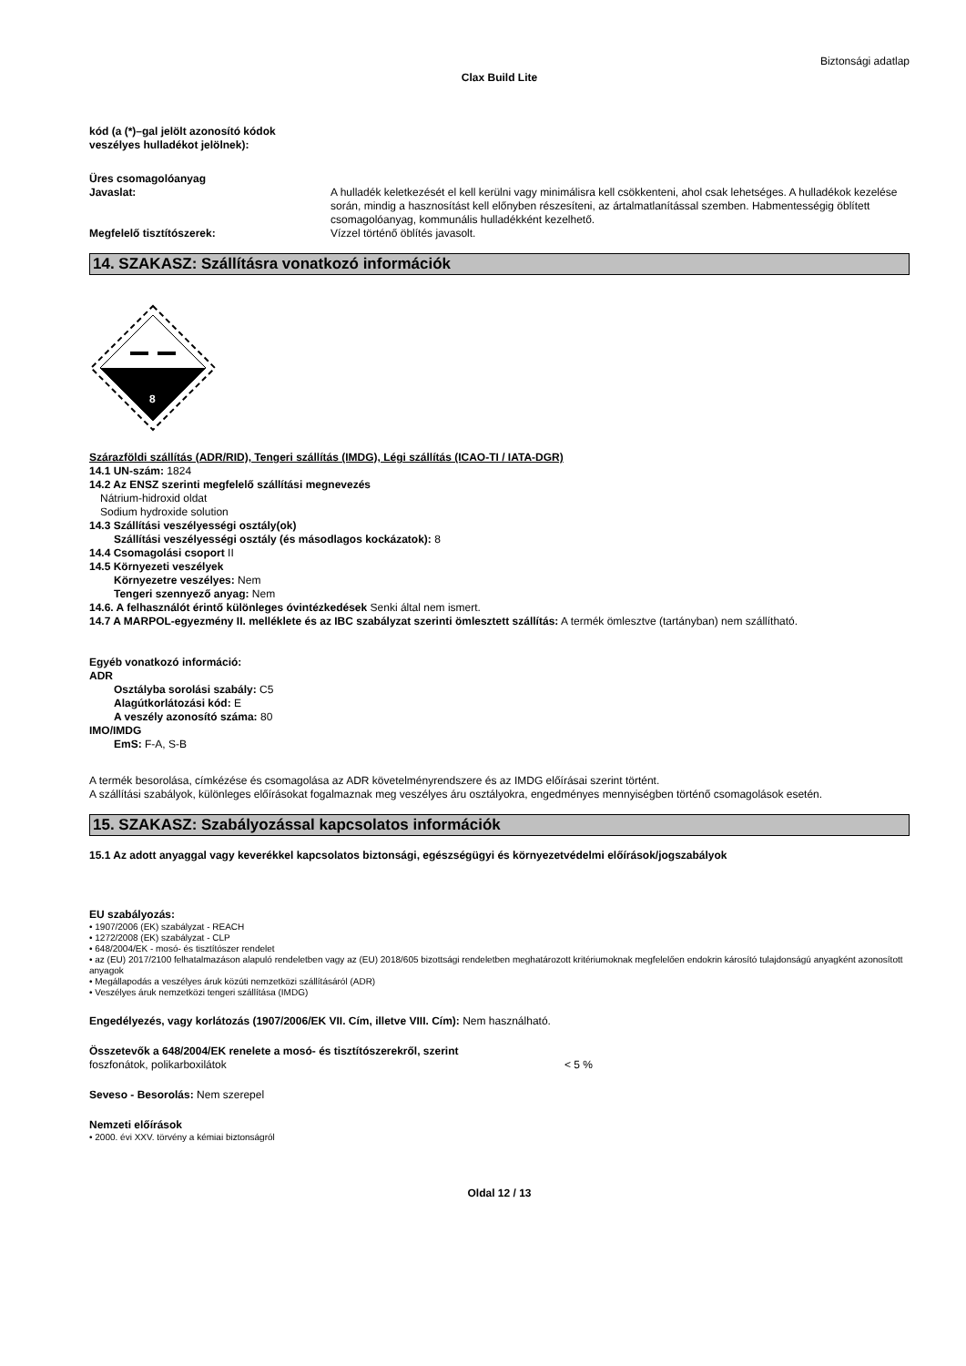Biztonsági adatlap
Clax Build Lite
kód (a (*)–gal jelölt azonosító kódok
veszélyes hulladékot jelölnek):
Üres csomagolóanyag
Javaslat: A hulladék keletkezését el kell kerülni vagy minimálisra kell csökkenteni, ahol csak lehetséges. A hulladékok kezelése során, mindig a hasznosítást kell előnyben részesíteni, az ártalmatlanítással szemben. Habmentességig öblített csomagolóanyag, kommunális hulladékként kezelhető.
Megfelelő tisztítószerek: Vízzel történő öblítés javasolt.
14. SZAKASZ: Szállításra vonatkozó információk
8
Szárazföldi szállítás (ADR/RID), Tengeri szállítás (IMDG), Légi szállítás (ICAO-TI / IATA-DGR)
14.1 UN-szám: 1824
14.2 Az ENSZ szerinti megfelelő szállítási megnevezés
Nátrium-hidroxid oldat
Sodium hydroxide solution
14.3 Szállítási veszélyességi osztály(ok)
Szállítási veszélyességi osztály (és másodlagos kockázatok): 8
14.4 Csomagolási csoport II
14.5 Környezeti veszélyek
Környezetre veszélyes: Nem
Tengeri szennyező anyag: Nem
14.6. A felhasználót érintő különleges óvintézkedések Senki által nem ismert.
14.7 A MARPOL-egyezmény II. melléklete és az IBC szabályzat szerinti ömlesztett szállítás: A termék ömlesztve (tartányban) nem szállítható.
Egyéb vonatkozó információ:
ADR
Osztályba sorolási szabály: C5
Alagútkorlátozási kód: E
A veszély azonosító száma: 80
IMO/IMDG
EmS: F-A, S-B
A termék besorolása, címkézése és csomagolása az ADR követelményrendszere és az IMDG előírásai szerint történt.
A szállítási szabályok, különleges előírásokat fogalmaznak meg veszélyes áru osztályokra, engedményes mennyiségben történő csomagolások esetén.
15. SZAKASZ: Szabályozással kapcsolatos információk
15.1 Az adott anyaggal vagy keverékkel kapcsolatos biztonsági, egészségügyi és környezetvédelmi előírások/jogszabályok
EU szabályozás:
• 1907/2006 (EK) szabályzat - REACH
• 1272/2008 (EK) szabályzat - CLP
• 648/2004/EK - mosó- és tisztítószer rendelet
• az (EU) 2017/2100 felhatalmazáson alapuló rendeletben vagy az (EU) 2018/605 bizottsági rendeletben meghatározott kritériumoknak megfelelően endokrin károsító tulajdonságú anyagként azonosított anyagok
• Megállapodás a veszélyes áruk közúti nemzetközi szállításáról (ADR)
• Veszélyes áruk nemzetközi tengeri szállítása (IMDG)
Engedélyezés, vagy korlátozás (1907/2006/EK VII. Cím, illetve VIII. Cím): Nem használható.
Összetevők a 648/2004/EK renelete a mosó- és tisztítószerekről, szerint
foszfonátok, polikarboxilátok < 5 %
Seveso - Besorolás: Nem szerepel
Nemzeti előírások
• 2000. évi XXV. törvény a kémiai biztonságról
Oldal 12 / 13